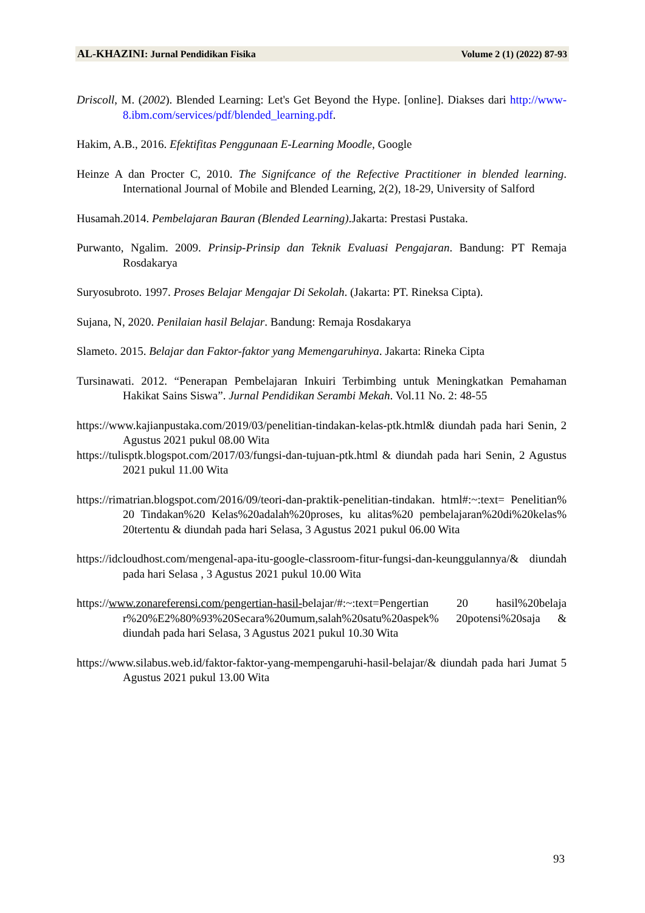AL-KHAZINI: Jurnal Pendidikan Fisika Volume 2 (1) (2022) 87-93
Driscoll, M. (2002). Blended Learning: Let's Get Beyond the Hype. [online]. Diakses dari http://www-8.ibm.com/services/pdf/blended_learning.pdf.
Hakim, A.B., 2016. Efektifitas Penggunaan E-Learning Moodle, Google
Heinze A dan Procter C, 2010. The Signifcance of the Refective Practitioner in blended learning. International Journal of Mobile and Blended Learning, 2(2), 18-29, University of Salford
Husamah.2014. Pembelajaran Bauran (Blended Learning).Jakarta: Prestasi Pustaka.
Purwanto, Ngalim. 2009. Prinsip-Prinsip dan Teknik Evaluasi Pengajaran. Bandung: PT Remaja Rosdakarya
Suryosubroto. 1997. Proses Belajar Mengajar Di Sekolah. (Jakarta: PT. Rineksa Cipta).
Sujana, N, 2020. Penilaian hasil Belajar. Bandung: Remaja Rosdakarya
Slameto. 2015. Belajar dan Faktor-faktor yang Memengaruhinya. Jakarta: Rineka Cipta
Tursinawati. 2012. “Penerapan Pembelajaran Inkuiri Terbimbing untuk Meningkatkan Pemahaman Hakikat Sains Siswa”. Jurnal Pendidikan Serambi Mekah. Vol.11 No. 2: 48-55
https://www.kajianpustaka.com/2019/03/penelitian-tindakan-kelas-ptk.html& diundah pada hari Senin, 2 Agustus 2021 pukul 08.00 Wita
https://tulisptk.blogspot.com/2017/03/fungsi-dan-tujuan-ptk.html & diundah pada hari Senin, 2 Agustus 2021 pukul 11.00 Wita
https://rimatrian.blogspot.com/2016/09/teori-dan-praktik-penelitian-tindakan. html#:~:text= Penelitian% 20 Tindakan%20 Kelas%20adalah%20proses, ku alitas%20 pembelajaran%20di%20kelas% 20tertentu & diundah pada hari Selasa, 3 Agustus 2021 pukul 06.00 Wita
https://idcloudhost.com/mengenal-apa-itu-google-classroom-fitur-fungsi-dan-keunggulannya/& diundah pada hari Selasa , 3 Agustus 2021 pukul 10.00 Wita
https://www.zonareferensi.com/pengertian-hasil-belajar/#:~:text=Pengertian 20 hasil%20belaja r%20%E2%80%93%20Secara%20umum,salah%20satu%20aspek% 20potensi%20saja & diundah pada hari Selasa, 3 Agustus 2021 pukul 10.30 Wita
https://www.silabus.web.id/faktor-faktor-yang-mempengaruhi-hasil-belajar/& diundah pada hari Jumat 5 Agustus 2021 pukul 13.00 Wita
93